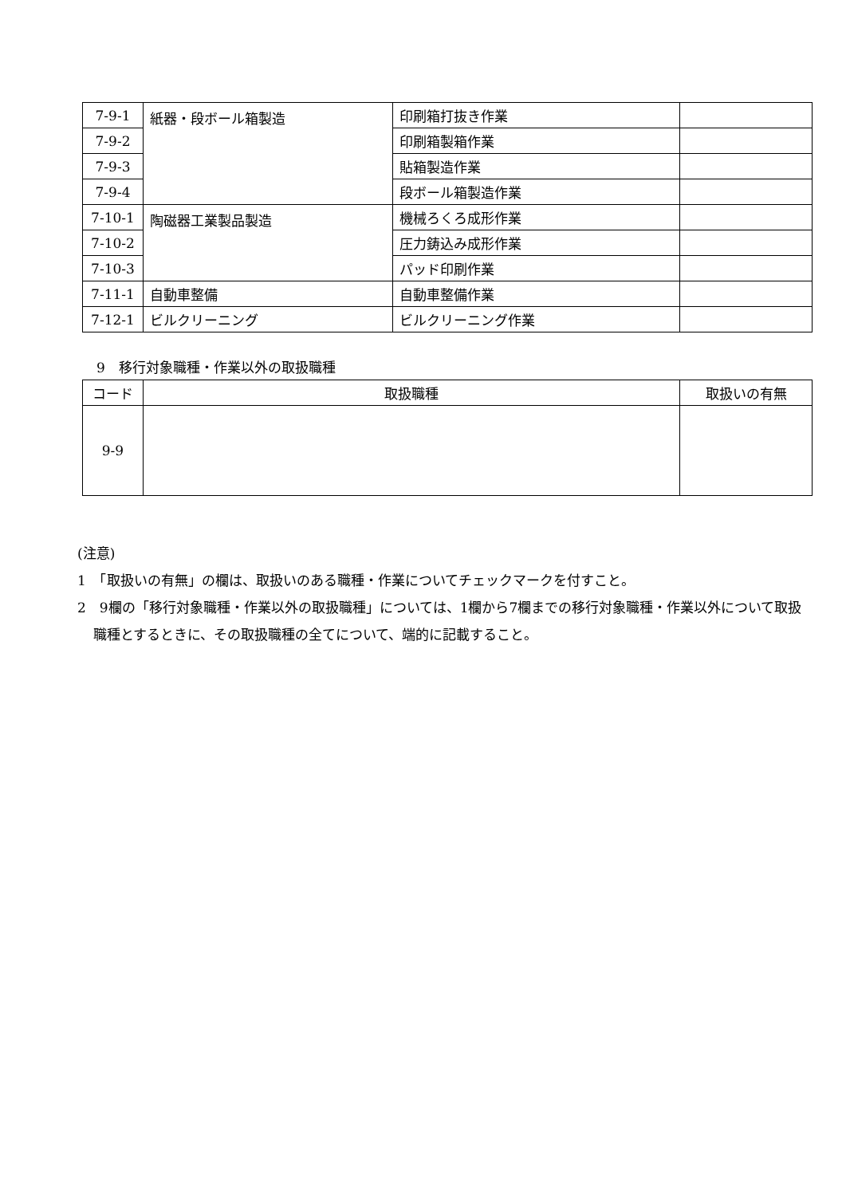| 7-9-1 | 紙器・段ボール箱製造 | 印刷箱打抜き作業 | |
| 7-9-2 | | 印刷箱製箱作業 | |
| 7-9-3 | | 貼箱製造作業 | |
| 7-9-4 | | 段ボール箱製造作業 | |
| 7-10-1 | 陶磁器工業製品製造 | 機械ろくろ成形作業 | |
| 7-10-2 | | 圧力鋳込み成形作業 | |
| 7-10-3 | | パッド印刷作業 | |
| 7-11-1 | 自動車整備 | 自動車整備作業 | |
| 7-12-1 | ビルクリーニング | ビルクリーニング作業 | |
9　移行対象職種・作業以外の取扱職種
| コード | 取扱職種 | 取扱いの有無 |
| --- | --- | --- |
| 9-9 | | |
(注意)
1　「取扱いの有無」の欄は、取扱いのある職種・作業についてチェックマークを付すこと。
2　9欄の「移行対象職種・作業以外の取扱職種」については、1欄から7欄までの移行対象職種・作業以外について取扱職種とするときに、その取扱職種の全てについて、端的に記載すること。